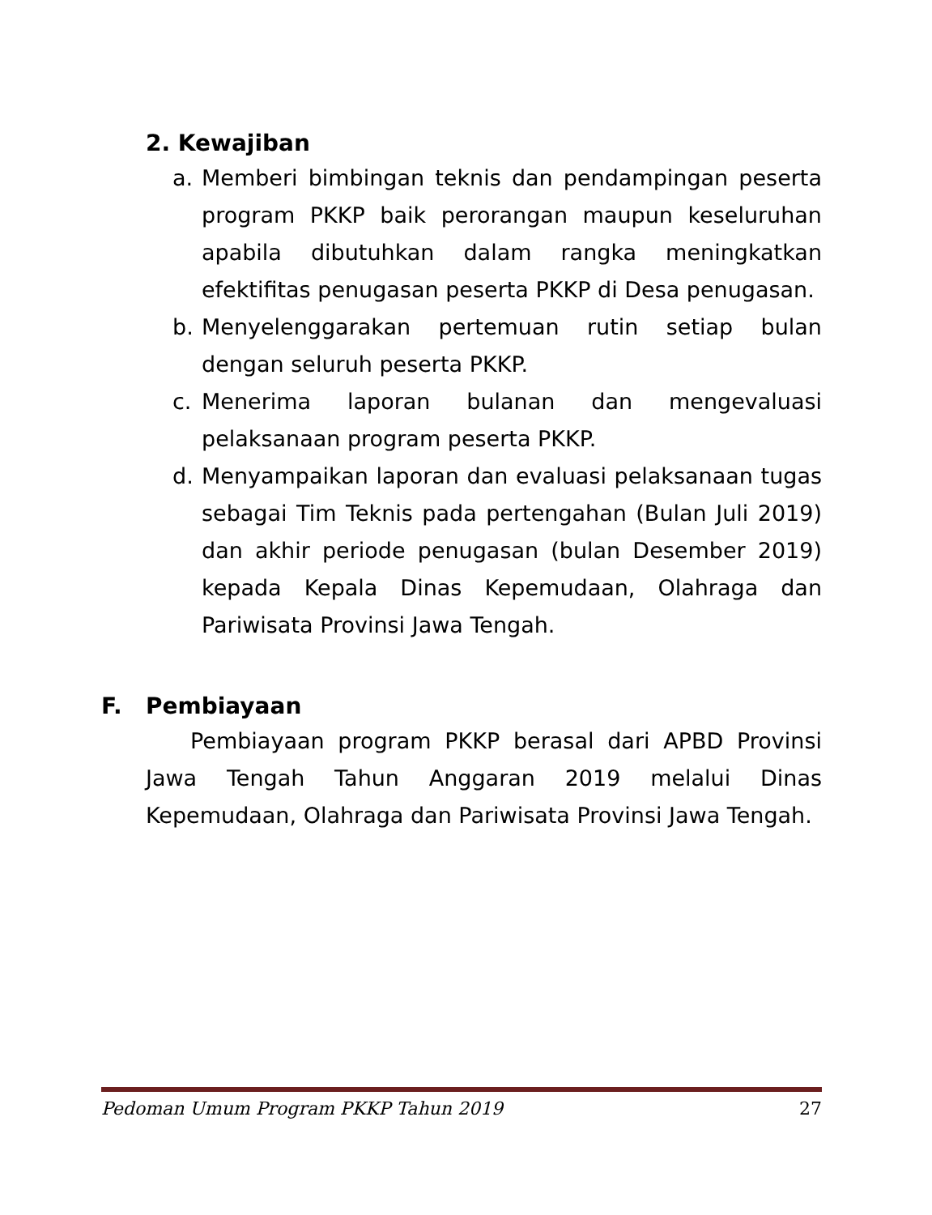2. Kewajiban
a. Memberi bimbingan teknis dan pendampingan peserta program PKKP baik perorangan maupun keseluruhan apabila dibutuhkan dalam rangka meningkatkan efektifitas penugasan peserta PKKP di Desa penugasan.
b. Menyelenggarakan pertemuan rutin setiap bulan dengan seluruh peserta PKKP.
c. Menerima laporan bulanan dan mengevaluasi pelaksanaan program peserta PKKP.
d. Menyampaikan laporan dan evaluasi pelaksanaan tugas sebagai Tim Teknis pada pertengahan (Bulan Juli 2019) dan akhir periode penugasan (bulan Desember 2019) kepada Kepala Dinas Kepemudaan, Olahraga dan Pariwisata Provinsi Jawa Tengah.
F. Pembiayaan
Pembiayaan program PKKP berasal dari APBD Provinsi Jawa Tengah Tahun Anggaran 2019 melalui Dinas Kepemudaan, Olahraga dan Pariwisata Provinsi Jawa Tengah.
Pedoman Umum Program PKKP Tahun 2019 27